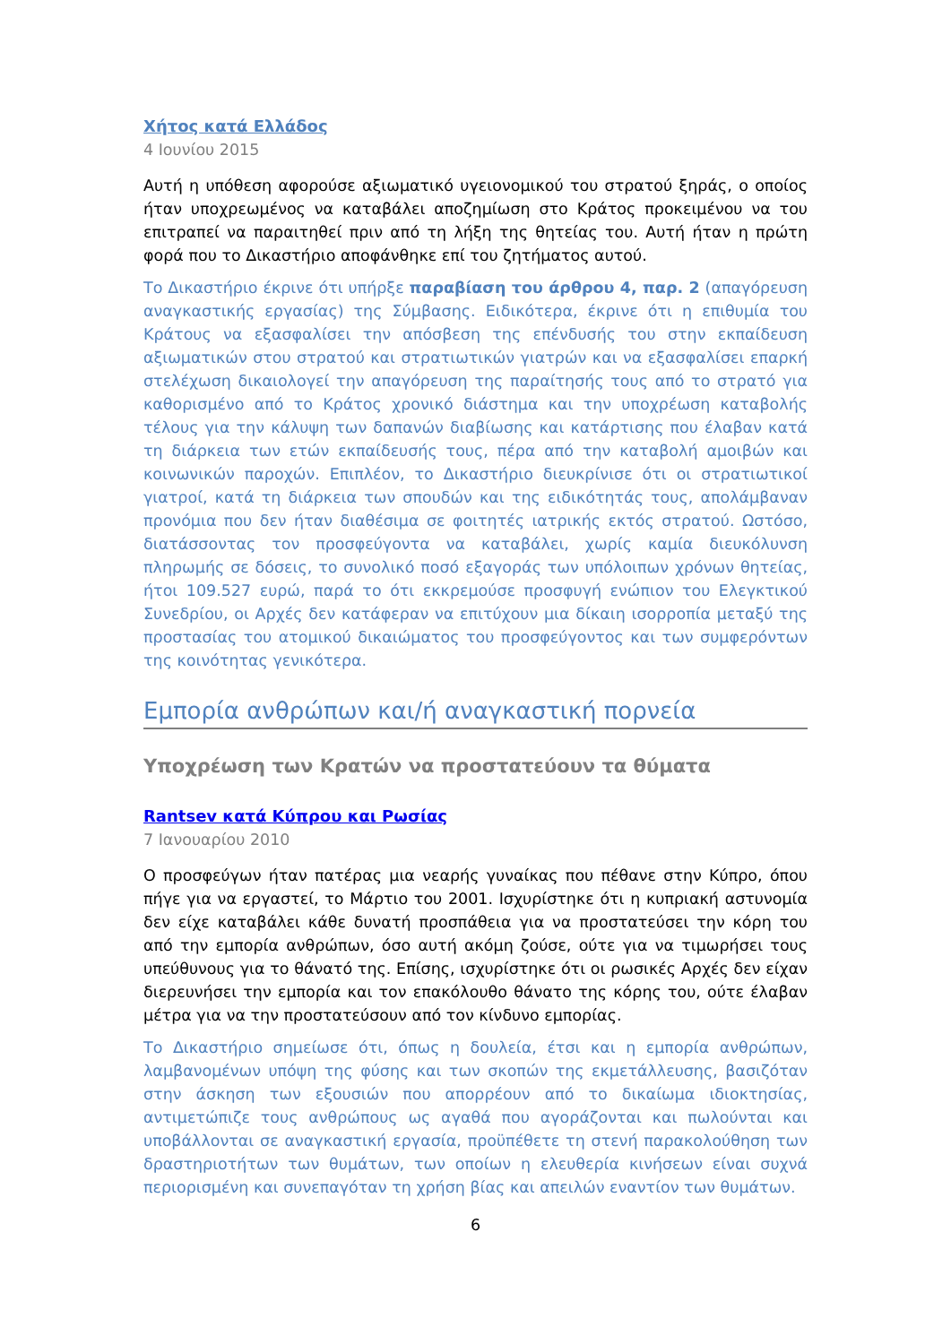Χήτος κατά Ελλάδος
4 Ιουνίου 2015
Αυτή η υπόθεση αφορούσε αξιωματικό υγειονομικού του στρατού ξηράς, ο οποίος ήταν υποχρεωμένος να καταβάλει αποζημίωση στο Κράτος προκειμένου να του επιτραπεί να παραιτηθεί πριν από τη λήξη της θητείας του. Αυτή ήταν η πρώτη φορά που το Δικαστήριο αποφάνθηκε επί του ζητήματος αυτού.
Το Δικαστήριο έκρινε ότι υπήρξε παραβίαση του άρθρου 4, παρ. 2 (απαγόρευση αναγκαστικής εργασίας) της Σύμβασης. Ειδικότερα, έκρινε ότι η επιθυμία του Κράτους να εξασφαλίσει την απόσβεση της επένδυσής του στην εκπαίδευση αξιωματικών στου στρατού και στρατιωτικών γιατρών και να εξασφαλίσει επαρκή στελέχωση δικαιολογεί την απαγόρευση της παραίτησής τους από το στρατό για καθορισμένο από το Κράτος χρονικό διάστημα και την υποχρέωση καταβολής τέλους για την κάλυψη των δαπανών διαβίωσης και κατάρτισης που έλαβαν κατά τη διάρκεια των ετών εκπαίδευσής τους, πέρα από την καταβολή αμοιβών και κοινωνικών παροχών. Επιπλέον, το Δικαστήριο διευκρίνισε ότι οι στρατιωτικοί γιατροί, κατά τη διάρκεια των σπουδών και της ειδικότητάς τους, απολάμβαναν προνόμια που δεν ήταν διαθέσιμα σε φοιτητές ιατρικής εκτός στρατού. Ωστόσο, διατάσσοντας τον προσφεύγοντα να καταβάλει, χωρίς καμία διευκόλυνση πληρωμής σε δόσεις, το συνολικό ποσό εξαγοράς των υπόλοιπων χρόνων θητείας, ήτοι 109.527 ευρώ, παρά το ότι εκκρεμούσε προσφυγή ενώπιον του Ελεγκτικού Συνεδρίου, οι Αρχές δεν κατάφεραν να επιτύχουν μια δίκαιη ισορροπία μεταξύ της προστασίας του ατομικού δικαιώματος του προσφεύγοντος και των συμφερόντων της κοινότητας γενικότερα.
Εμπορία ανθρώπων και/ή αναγκαστική πορνεία
Υποχρέωση των Κρατών να προστατεύουν τα θύματα
Rantsev κατά Κύπρου και Ρωσίας
7 Ιανουαρίου 2010
Ο προσφεύγων ήταν πατέρας μια νεαρής γυναίκας που πέθανε στην Κύπρο, όπου πήγε για να εργαστεί, το Μάρτιο του 2001. Ισχυρίστηκε ότι η κυπριακή αστυνομία δεν είχε καταβάλει κάθε δυνατή προσπάθεια για να προστατεύσει την κόρη του από την εμπορία ανθρώπων, όσο αυτή ακόμη ζούσε, ούτε για να τιμωρήσει τους υπεύθυνους για το θάνατό της. Επίσης, ισχυρίστηκε ότι οι ρωσικές Αρχές δεν είχαν διερευνήσει την εμπορία και τον επακόλουθο θάνατο της κόρης του, ούτε έλαβαν μέτρα για να την προστατεύσουν από τον κίνδυνο εμπορίας.
Το Δικαστήριο σημείωσε ότι, όπως η δουλεία, έτσι και η εμπορία ανθρώπων, λαμβανομένων υπόψη της φύσης και των σκοπών της εκμετάλλευσης, βασιζόταν στην άσκηση των εξουσιών που απορρέουν από το δικαίωμα ιδιοκτησίας, αντιμετώπιζε τους ανθρώπους ως αγαθά που αγοράζονται και πωλούνται και υποβάλλονται σε αναγκαστική εργασία, προϋπέθετε τη στενή παρακολούθηση των δραστηριοτήτων των θυμάτων, των οποίων η ελευθερία κινήσεων είναι συχνά περιορισμένη και συνεπαγόταν τη χρήση βίας και απειλών εναντίον των θυμάτων.
6